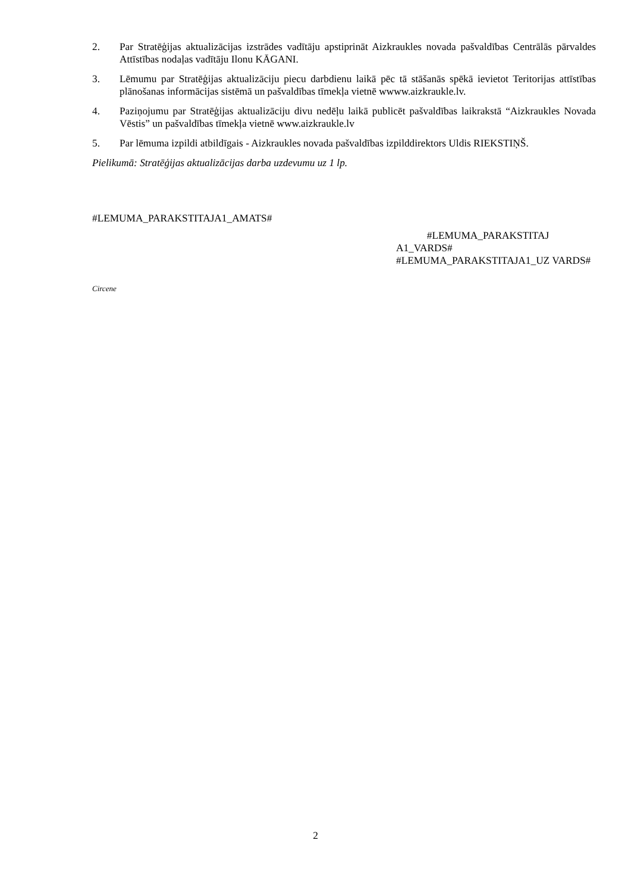2. Par Stratēģijas aktualizācijas izstrādes vadītāju apstiprināt Aizkraukles novada pašvaldības Centrālās pārvaldes Attīstības nodaļas vadītāju Ilonu KĀGANI.
3. Lēmumu par Stratēģijas aktualizāciju piecu darbdienu laikā pēc tā stāšanās spēkā ievietot Teritorijas attīstības plānošanas informācijas sistēmā un pašvaldības tīmekļa vietnē wwww.aizkraukle.lv.
4. Paziņojumu par Stratēģijas aktualizāciju divu nedēļu laikā publicēt pašvaldības laikrakstā “Aizkraukles Novada Vēstis” un pašvaldības tīmekļa vietnē www.aizkraukle.lv
5. Par lēmuma izpildi atbildīgais - Aizkraukles novada pašvaldības izpilddirektors Uldis RIEKSTIŅŠ.
Pielikumā: Stratēģijas aktualizācijas darba uzdevumu uz 1 lp.
#LEMUMA_PARAKSTITAJA1_AMATS#
#LEMUMA_PARAKSTITAJ A1_VARDS# #LEMUMA_PARAKSTITAJA1_UZ VARDS#
Circene
2